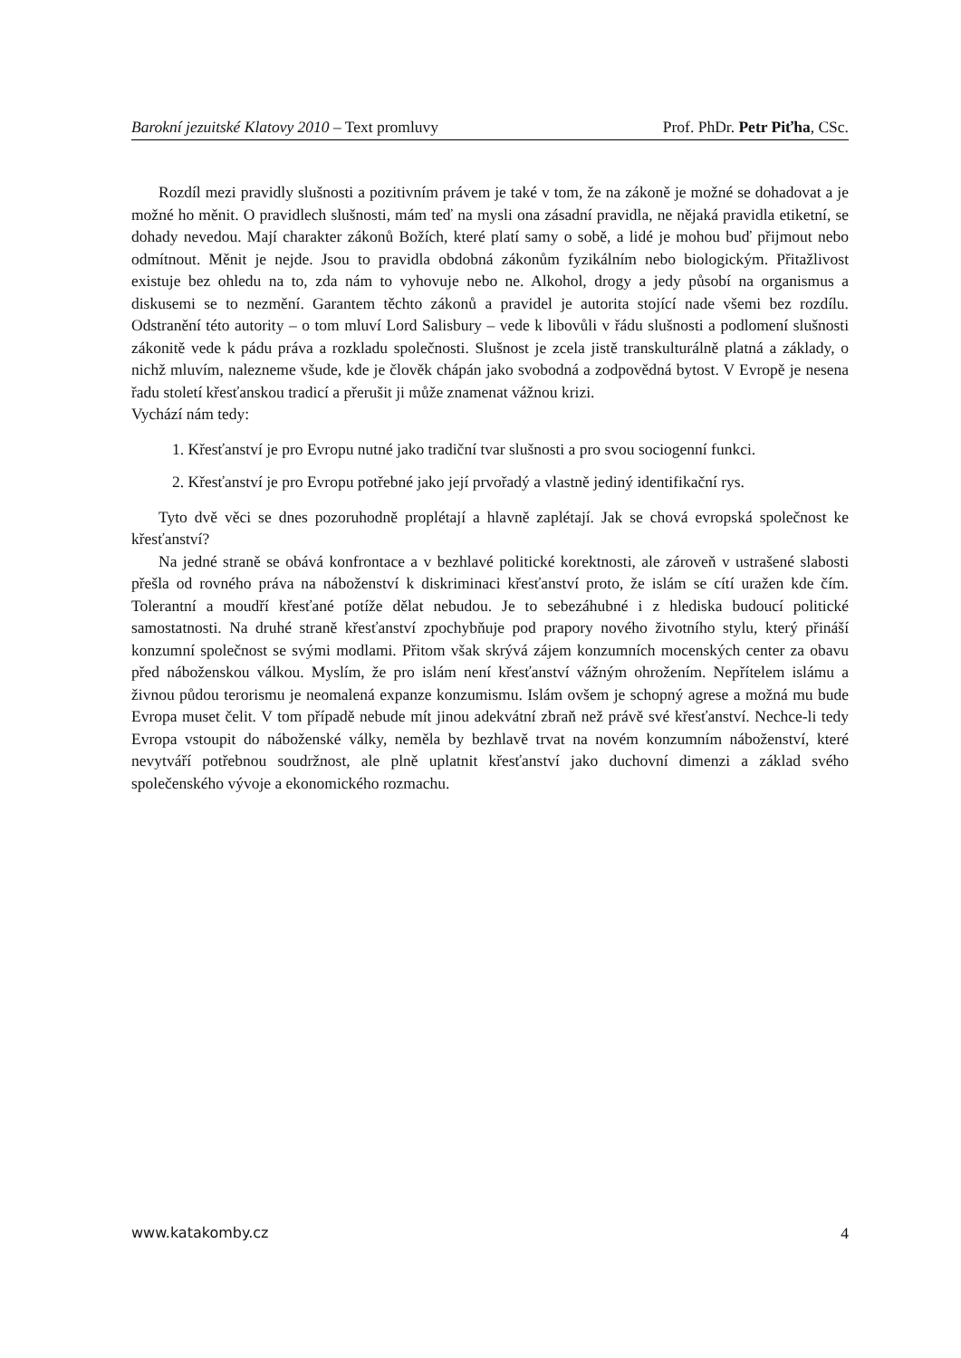Barokní jezuitské Klatovy 2010 – Text promluvy Prof. PhDr. Petr Piťha, CSc.
Rozdíl mezi pravidly slušnosti a pozitivním právem je také v tom, že na zákoně je možné se dohadovat a je možné ho měnit. O pravidlech slušnosti, mám teď na mysli ona zásadní pravidla, ne nějaká pravidla etiketní, se dohady nevedou. Mají charakter zákonů Božích, které platí samy o sobě, a lidé je mohou buď přijmout nebo odmítnout. Měnit je nejde. Jsou to pravidla obdobná zákonům fyzikálním nebo biologickým. Přitažlivost existuje bez ohledu na to, zda nám to vyhovuje nebo ne. Alkohol, drogy a jedy působí na organismus a diskusemi se to nezmění. Garantem těchto zákonů a pravidel je autorita stojící nade všemi bez rozdílu. Odstranění této autority – o tom mluví Lord Salisbury – vede k libovůli v řádu slušnosti a podlomení slušnosti zákonitě vede k pádu práva a rozkladu společnosti. Slušnost je zcela jistě transkulturálně platná a základy, o nichž mluvím, nalezneme všude, kde je člověk chápán jako svobodná a zodpovědná bytost. V Evropě je nesena řadu století křesťanskou tradicí a přerušit ji může znamenat vážnou krizi.
Vychází nám tedy:
1. Křesťanství je pro Evropu nutné jako tradiční tvar slušnosti a pro svou sociogenní funkci.
2. Křesťanství je pro Evropu potřebné jako její prvořadý a vlastně jediný identifikační rys.
Tyto dvě věci se dnes pozoruhodně proplétají a hlavně zaplétají. Jak se chová evropská společnost ke křesťanství?
Na jedné straně se obává konfrontace a v bezhlavé politické korektnosti, ale zároveň v ustrašené slabosti přešla od rovného práva na náboženství k diskriminaci křesťanství proto, že islám se cítí uražen kde čím. Tolerantní a moudří křesťané potíže dělat nebudou. Je to sebezáhubné i z hlediska budoucí politické samostatnosti. Na druhé straně křesťanství zpochybňuje pod prapory nového životního stylu, který přináší konzumní společnost se svými modlami. Přitom však skrývá zájem konzumních mocenských center za obavu před náboženskou válkou. Myslím, že pro islám není křesťanství vážným ohrožením. Nepřítelem islámu a živnou půdou terorismu je neomalená expanze konzumismu. Islám ovšem je schopný agrese a možná mu bude Evropa muset čelit. V tom případě nebude mít jinou adekvátní zbraň než právě své křesťanství. Nechce-li tedy Evropa vstoupit do náboženské války, neměla by bezhlavě trvat na novém konzumním náboženství, které nevytváří potřebnou soudržnost, ale plně uplatnit křesťanství jako duchovní dimenzi a základ svého společenského vývoje a ekonomického rozmachu.
www.katakomby.cz 4